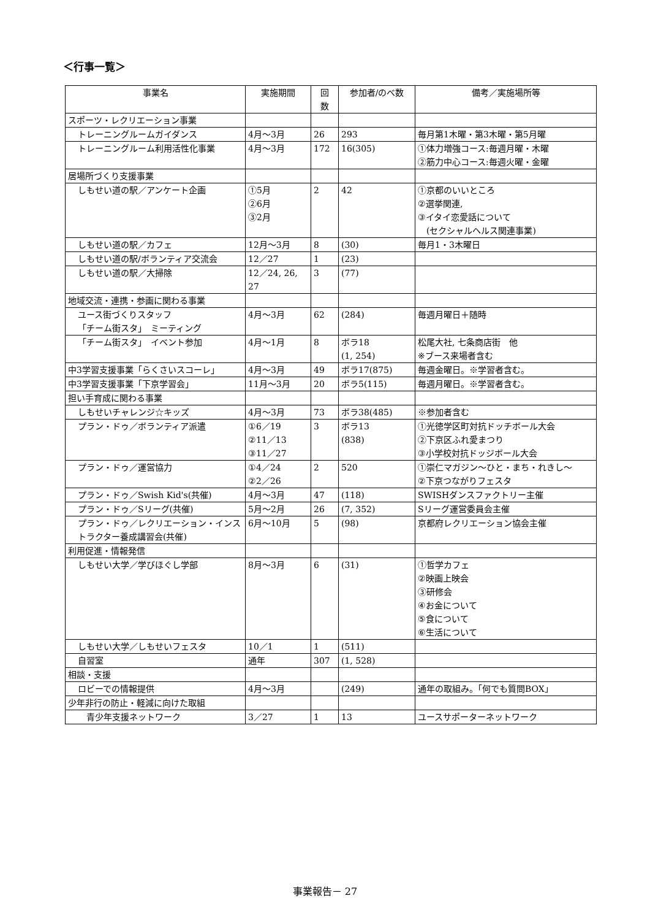＜行事一覧＞
| 事業名 | 実施期間 | 回 数 | 参加者/のべ数 | 備考／実施場所等 |
| --- | --- | --- | --- | --- |
| スポーツ・レクリエーション事業 | | | | |
| トレーニングルームガイダンス | 4月～3月 | 26 | 293 | 毎月第1木曜・第3木曜・第5月曜 |
| トレーニングルーム利用活性化事業 | 4月～3月 | 172 | 16(305) | ①体力増強コース:毎週月曜・木曜 ②筋力中心コース:毎週火曜・金曜 |
| 居場所づくり支援事業 | | | | |
| しもせい道の駅／アンケート企画 | ①5月 ②6月 ③2月 | 2 | 42 | ①京都のいいところ ②選挙関連, ③イタイ恋愛話について (セクシャルヘルス関連事業) |
| しもせい道の駅／カフェ | 12月～3月 | 8 | (30) | 毎月1・3木曜日 |
| しもせい道の駅/ボランティア交流会 | 12／27 | 1 | (23) | |
| しもせい道の駅／大掃除 | 12／24, 26, 27 | 3 | (77) | |
| 地域交流・連携・参画に関わる事業 | | | | |
| ユース街づくりスタッフ 「チーム街スタ」 ミーティング | 4月～3月 | 62 | (284) | 毎週月曜日＋随時 |
| 「チーム街スタ」 イベント参加 | 4月～1月 | 8 | ボラ18 (1, 254) | 松尾大社, 七条商店街 他 ※ブース来場者含む |
| 中3学習支援事業「らくさいスコーレ」 | 4月～3月 | 49 | ボラ17(875) | 毎週金曜日。※学習者含む。 |
| 中3学習支援事業「下京学習会」 | 11月～3月 | 20 | ボラ5(115) | 毎週月曜日。※学習者含む。 |
| 担い手育成に関わる事業 | | | | |
| しもせいチャレンジ☆キッズ | 4月～3月 | 73 | ボラ38(485) | ※参加者含む |
| プラン・ドゥ／ボランティア派遣 | ①6／19 ②11／13 ③11／27 | 3 | ボラ13 (838) | ①光徳学区町対抗ドッチボール大会 ②下京区ふれ愛まつり ③小学校対抗ドッジボール大会 |
| プラン・ドゥ／運営協力 | ①4／24 ②2／26 | 2 | 520 | ①崇仁マガジン～ひと・まち・れきし～ ②下京つながりフェスタ |
| プラン・ドゥ／Swish Kid's(共催) | 4月～3月 | 47 | (118) | SWISHダンスファクトリー主催 |
| プラン・ドゥ／Sリーグ(共催) | 5月～2月 | 26 | (7, 352) | Sリーグ運営委員会主催 |
| プラン・ドゥ／レクリエーション・インストラクター養成講習会(共催) | 6月～10月 | 5 | (98) | 京都府レクリエーション協会主催 |
| 利用促進・情報発信 | | | | |
| しもせい大学／学びほぐし学部 | 8月～3月 | 6 | (31) | ①哲学カフェ ②映画上映会 ③研修会 ④お金について ⑤食について ⑥生活について |
| しもせい大学／しもせいフェスタ | 10／1 | 1 | (511) | |
| 自習室 | 通年 | 307 | (1, 528) | |
| 相談・支援 | | | | |
| ロビーでの情報提供 | 4月～3月 | | (249) | 通年の取組み。「何でも質問BOX」 |
| 少年非行の防止・軽減に向けた取組 | | | | |
| 青少年支援ネットワーク | 3／27 | 1 | 13 | ユースサポーターネットワーク |
事業報告－ 27